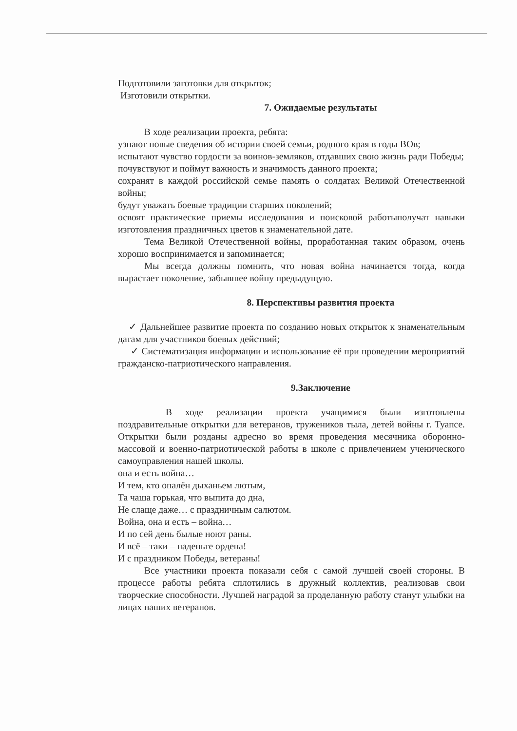Подготовили заготовки для открыток;
Изготовили открытки.
7. Ожидаемые результаты
В ходе реализации проекта, ребята:
узнают новые сведения об истории своей семьи, родного края в годы ВОв;
испытают чувство гордости за воинов-земляков, отдавших свою жизнь ради Победы;
почувствуют и поймут важность и значимость данного проекта;
сохранят в каждой российской семье память о солдатах Великой Отечественной войны;
будут уважать боевые традиции старших поколений;
освоят практические приемы исследования и поисковой работыполучат навыки изготовления праздничных цветов к знаменательной дате.
Тема Великой Отечественной войны, проработанная таким образом, очень хорошо воспринимается и запоминается;
Мы всегда должны помнить, что новая война начинается тогда, когда вырастает поколение, забывшее войну предыдущую.
8. Перспективы развития проекта
✓ Дальнейшее развитие проекта по созданию новых открыток к знаменательным датам для участников боевых действий;
✓ Систематизация информации и использование её при проведении мероприятий гражданско-патриотического направления.
9.Заключение
В ходе реализации проекта учащимися были изготовлены поздравительные открытки для ветеранов, тружеников тыла, детей войны г. Туапсе. Открытки были розданы адресно во время проведения месячника оборонно-массовой и военно-патриотической работы в школе с привлечением ученического самоуправления нашей школы.
она и есть война…
И тем, кто опалён дыханьем лютым,
Та чаша горькая, что выпита до дна,
Не слаще даже… с праздничным салютом.
Война, она и есть – война…
И по сей день былые ноют раны.
И всё – таки – наденьте ордена!
И с праздником Победы, ветераны!
Все участники проекта показали себя с самой лучшей своей стороны. В процессе работы ребята сплотились в дружный коллектив, реализовав свои творческие способности. Лучшей наградой за проделанную работу станут улыбки на лицах наших ветеранов.